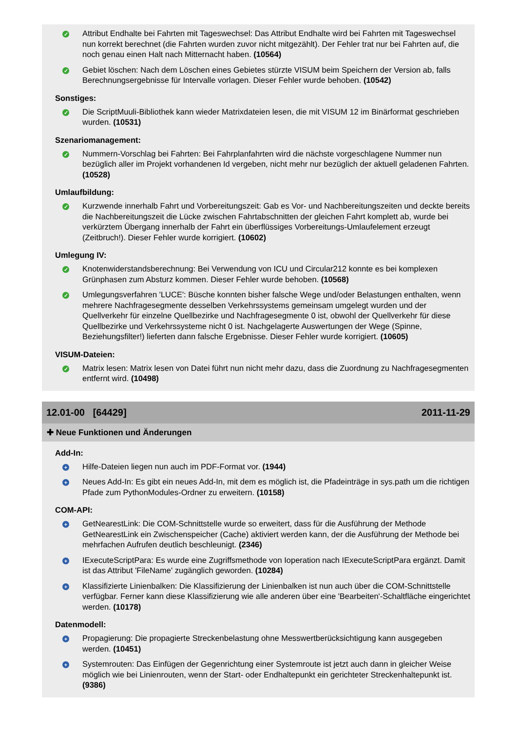✓
Attribut Endhalte bei Fahrten mit Tageswechsel: Das Attribut Endhalte wird bei Fahrten mit Tageswechsel nun korrekt berechnet (die Fahrten wurden zuvor nicht mitgezählt). Der Fehler trat nur bei Fahrten auf, die noch genau einen Halt nach Mitternacht haben. (10564)
✓
Gebiet löschen: Nach dem Löschen eines Gebietes stürzte VISUM beim Speichern der Version ab, falls Berechnungsergebnisse für Intervalle vorlagen. Dieser Fehler wurde behoben. (10542)
Sonstiges:
✓
Die ScriptMuuli-Bibliothek kann wieder Matrixdateien lesen, die mit VISUM 12 im Binärformat geschrieben wurden. (10531)
Szenariomanagement:
✓
Nummern-Vorschlag bei Fahrten: Bei Fahrplanfahrten wird die nächste vorgeschlagene Nummer nun bezüglich aller im Projekt vorhandenen Id vergeben, nicht mehr nur bezüglich der aktuell geladenen Fahrten. (10528)
Umlaufbildung:
✓
Kurzwende innerhalb Fahrt und Vorbereitungszeit: Gab es Vor- und Nachbereitungszeiten und deckte bereits die Nachbereitungszeit die Lücke zwischen Fahrtabschnitten der gleichen Fahrt komplett ab, wurde bei verkürztem Übergang innerhalb der Fahrt ein überflüssiges Vorbereitungs-Umlaufelement erzeugt (Zeitbruch!). Dieser Fehler wurde korrigiert. (10602)
Umlegung IV:
✓
Knotenwiderstandsberechnung: Bei Verwendung von ICU und Circular212 konnte es bei komplexen Grünphasen zum Absturz kommen. Dieser Fehler wurde behoben. (10568)
✓
Umlegungsverfahren 'LUCE': Büsche konnten bisher falsche Wege und/oder Belastungen enthalten, wenn mehrere Nachfragesegmente desselben Verkehrssystems gemeinsam umgelegt wurden und der Quellverkehr für einzelne Quellbezirke und Nachfragesegmente 0 ist, obwohl der Quellverkehr für diese Quellbezirke und Verkehrssysteme nicht 0 ist. Nachgelagerte Auswertungen der Wege (Spinne, Beziehungsfilter!) lieferten dann falsche Ergebnisse. Dieser Fehler wurde korrigiert. (10605)
VISUM-Dateien:
✓
Matrix lesen: Matrix lesen von Datei führt nun nicht mehr dazu, dass die Zuordnung zu Nachfragesegmenten entfernt wird. (10498)
12.01-00 [64429] 2011-11-29
✚ Neue Funktionen und Änderungen
Add-In:
+
Hilfe-Dateien liegen nun auch im PDF-Format vor. (1944)
+
Neues Add-In: Es gibt ein neues Add-In, mit dem es möglich ist, die Pfadeinträge in sys.path um die richtigen Pfade zum PythonModules-Ordner zu erweitern. (10158)
COM-API:
+
GetNearestLink: Die COM-Schnittstelle wurde so erweitert, dass für die Ausführung der Methode GetNearestLink ein Zwischenspeicher (Cache) aktiviert werden kann, der die Ausführung der Methode bei mehrfachen Aufrufen deutlich beschleunigt. (2346)
+
IExecuteScriptPara: Es wurde eine Zugriffsmethode von Ioperation nach IExecuteScriptPara ergänzt. Damit ist das Attribut 'FileName' zugänglich geworden. (10284)
+
Klassifizierte Linienbalken: Die Klassifizierung der Linienbalken ist nun auch über die COM-Schnittstelle verfügbar. Ferner kann diese Klassifizierung wie alle anderen über eine 'Bearbeiten'-Schaltfläche eingerichtet werden. (10178)
Datenmodell:
+
Propagierung: Die propagierte Streckenbelastung ohne Messwertberücksichtigung kann ausgegeben werden. (10451)
+
Systemrouten: Das Einfügen der Gegenrichtung einer Systemroute ist jetzt auch dann in gleicher Weise möglich wie bei Linienrouten, wenn der Start- oder Endhaltepunkt ein gerichteter Streckenhaltepunkt ist. (9386)